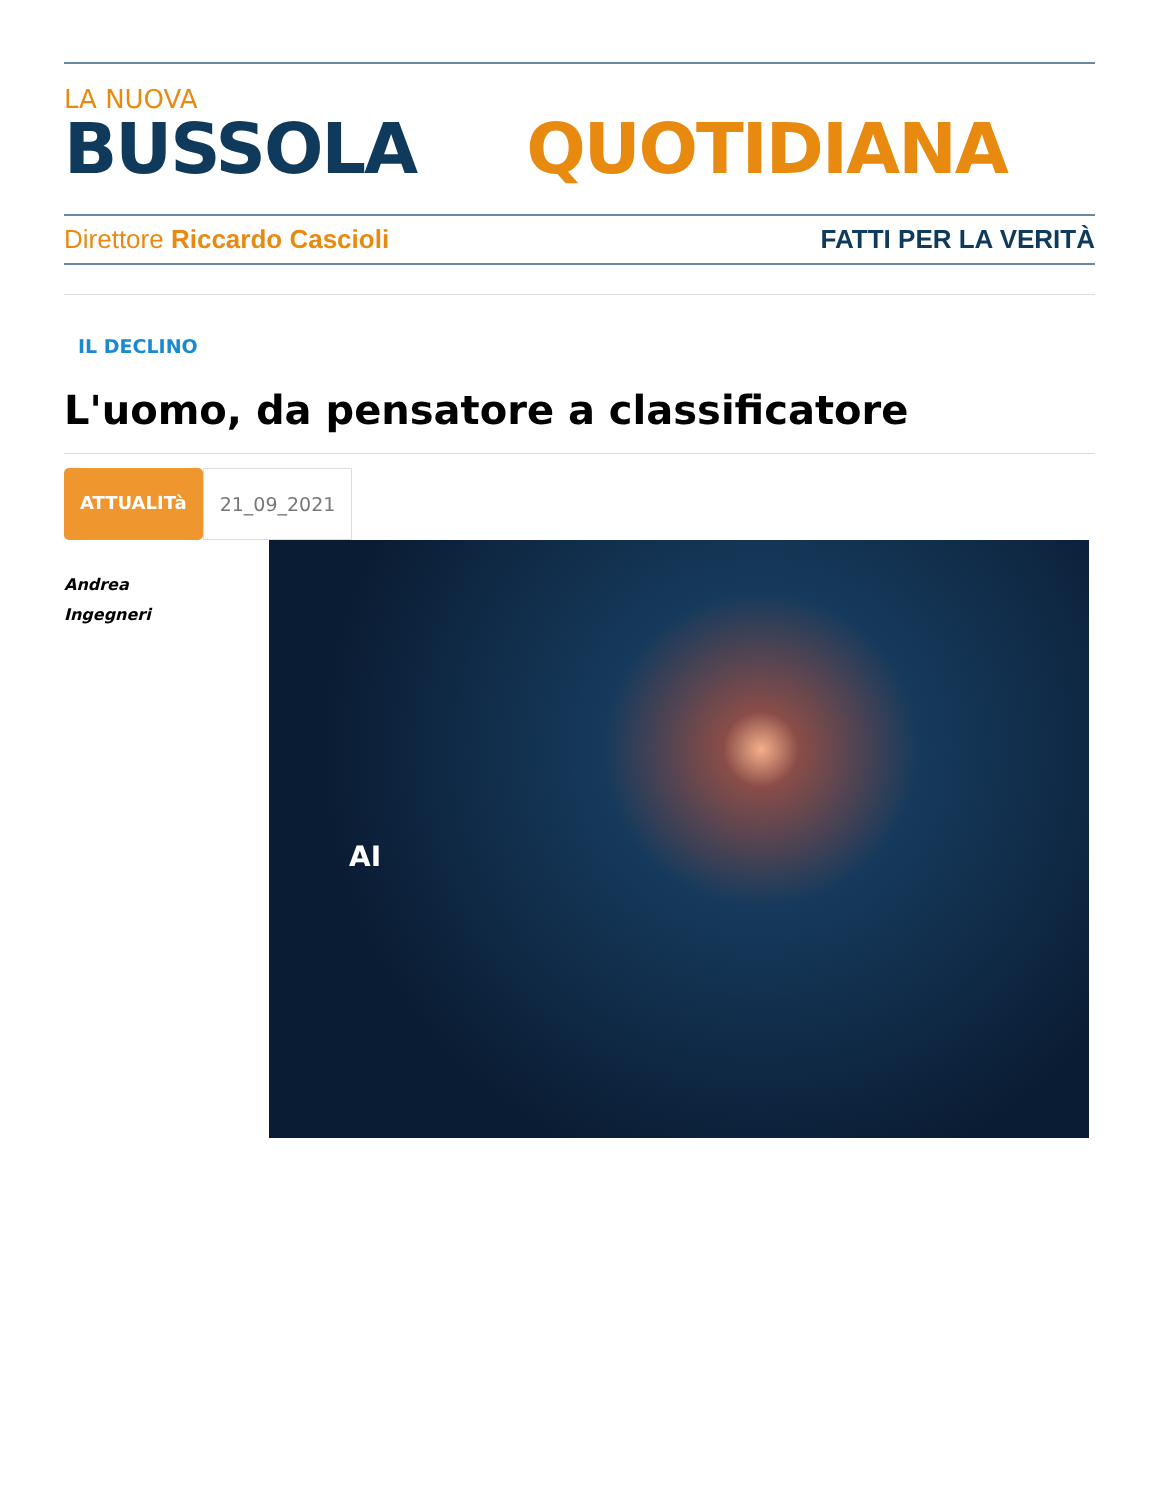LA NUOVA
BUSSOLA QUOTIDIANA
Direttore Riccardo Cascioli FATTI PER LA VERITÀ
IL DECLINO
L'uomo, da pensatore a classificatore
ATTUALITà 21_09_2021
Andrea
Ingegneri
AI